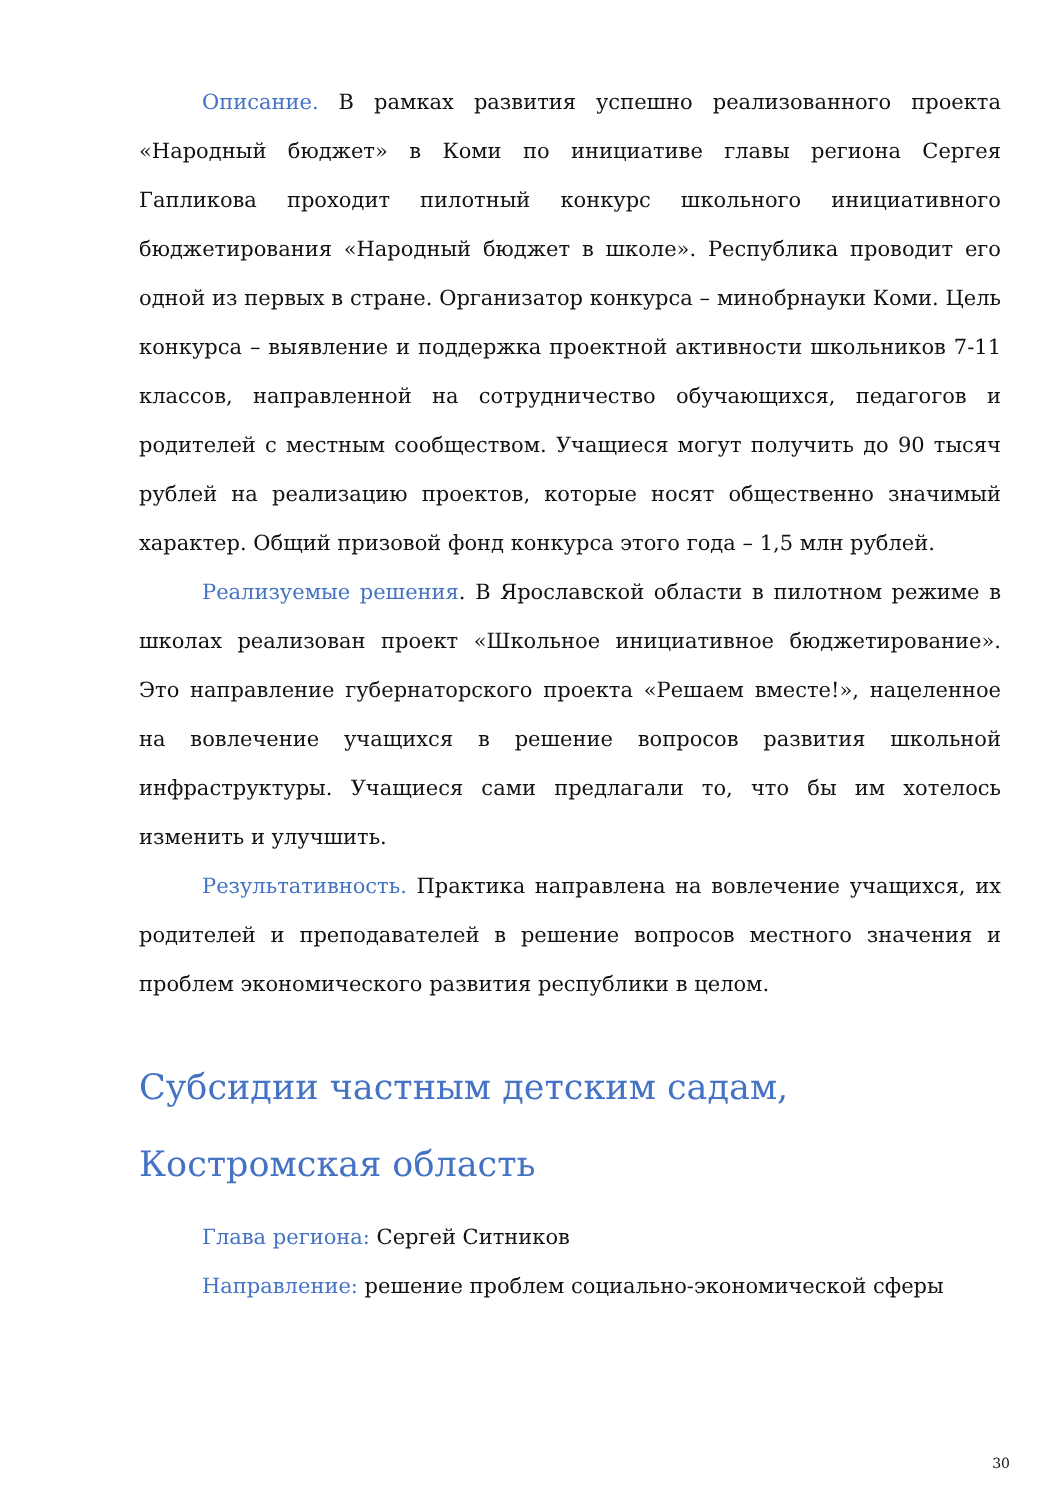Описание. В рамках развития успешно реализованного проекта «Народный бюджет» в Коми по инициативе главы региона Сергея Гапликова проходит пилотный конкурс школьного инициативного бюджетирования «Народный бюджет в школе». Республика проводит его одной из первых в стране. Организатор конкурса – минобрнауки Коми. Цель конкурса – выявление и поддержка проектной активности школьников 7-11 классов, направленной на сотрудничество обучающихся, педагогов и родителей с местным сообществом. Учащиеся могут получить до 90 тысяч рублей на реализацию проектов, которые носят общественно значимый характер. Общий призовой фонд конкурса этого года – 1,5 млн рублей.
Реализуемые решения. В Ярославской области в пилотном режиме в школах реализован проект «Школьное инициативное бюджетирование». Это направление губернаторского проекта «Решаем вместе!», нацеленное на вовлечение учащихся в решение вопросов развития школьной инфраструктуры. Учащиеся сами предлагали то, что бы им хотелось изменить и улучшить.
Результативность. Практика направлена на вовлечение учащихся, их родителей и преподавателей в решение вопросов местного значения и проблем экономического развития республики в целом.
Субсидии частным детским садам, Костромская область
Глава региона: Сергей Ситников
Направление: решение проблем социально-экономической сферы
30